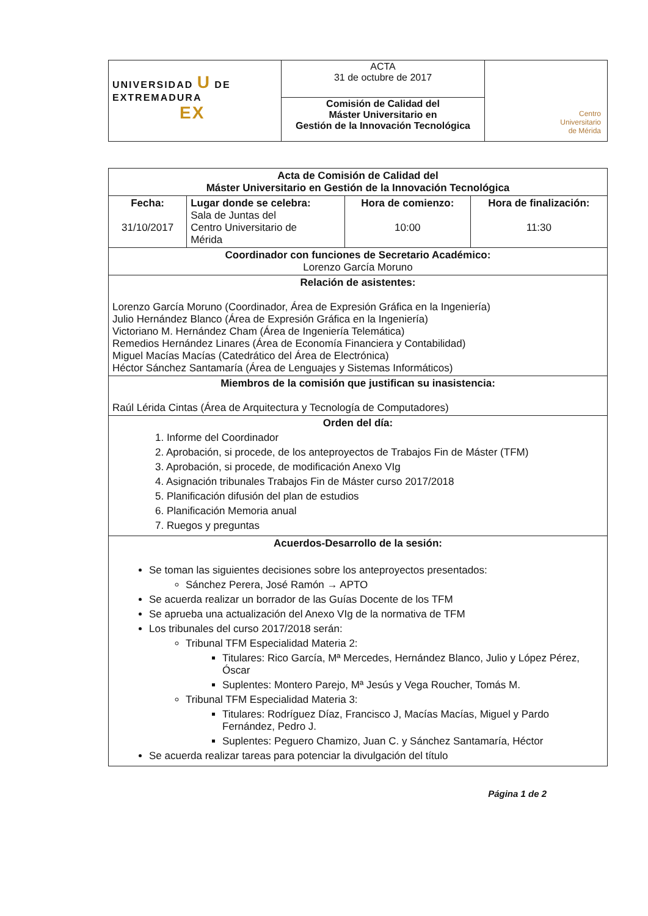| UNIVERSIDAD U DE EXTREMADURA EX | ACTA 31 de octubre de 2017 | Centro Universitario de Mérida |
| | Comisión de Calidad del Máster Universitario en Gestión de la Innovación Tecnológica | |
| Acta de Comisión de Calidad del Máster Universitario en Gestión de la Innovación Tecnológica | | | |
| --- | --- | --- | --- |
| Fecha: 31/10/2017 | Lugar donde se celebra: Sala de Juntas del Centro Universitario de Mérida | Hora de comienzo: 10:00 | Hora de finalización: 11:30 |
| Coordinador con funciones de Secretario Académico: Lorenzo García Moruno | | | |
| Relación de asistentes: Lorenzo García Moruno (Coordinador, Área de Expresión Gráfica en la Ingeniería) Julio Hernández Blanco (Área de Expresión Gráfica en la Ingeniería) Victoriano M. Hernández Cham (Área de Ingeniería Telemática) Remedios Hernández Linares (Área de Economía Financiera y Contabilidad) Miguel Macías Macías (Catedrático del Área de Electrónica) Héctor Sánchez Santamaría (Área de Lenguajes y Sistemas Informáticos) | | | |
| Miembros de la comisión que justifican su inasistencia: Raúl Lérida Cintas (Área de Arquitectura y Tecnología de Computadores) | | | |
| Orden del día: 1. Informe del Coordinador 2. Aprobación, si procede, de los anteproyectos de Trabajos Fin de Máster (TFM) 3. Aprobación, si procede, de modificación Anexo VIg 4. Asignación tribunales Trabajos Fin de Máster curso 2017/2018 5. Planificación difusión del plan de estudios 6. Planificación Memoria anual 7. Ruegos y preguntas | | | |
| Acuerdos-Desarrollo de la sesión: Se toman las siguientes decisiones sobre los anteproyectos presentados: Sánchez Perera, José Ramón → APTO Se acuerda realizar un borrador de las Guías Docente de los TFM Se aprueba una actualización del Anexo VIg de la normativa de TFM Los tribunales del curso 2017/2018 serán: Tribunal TFM Especialidad Materia 2: Titulares: Rico García, Mª Mercedes, Hernández Blanco, Julio y López Pérez, Óscar Suplentes: Montero Parejo, Mª Jesús y Vega Roucher, Tomás M. Tribunal TFM Especialidad Materia 3: Titulares: Rodríguez Díaz, Francisco J, Macías Macías, Miguel y Pardo Fernández, Pedro J. Suplentes: Peguero Chamizo, Juan C. y Sánchez Santamaría, Héctor Se acuerda realizar tareas para potenciar la divulgación del título | | | |
Página 1 de 2